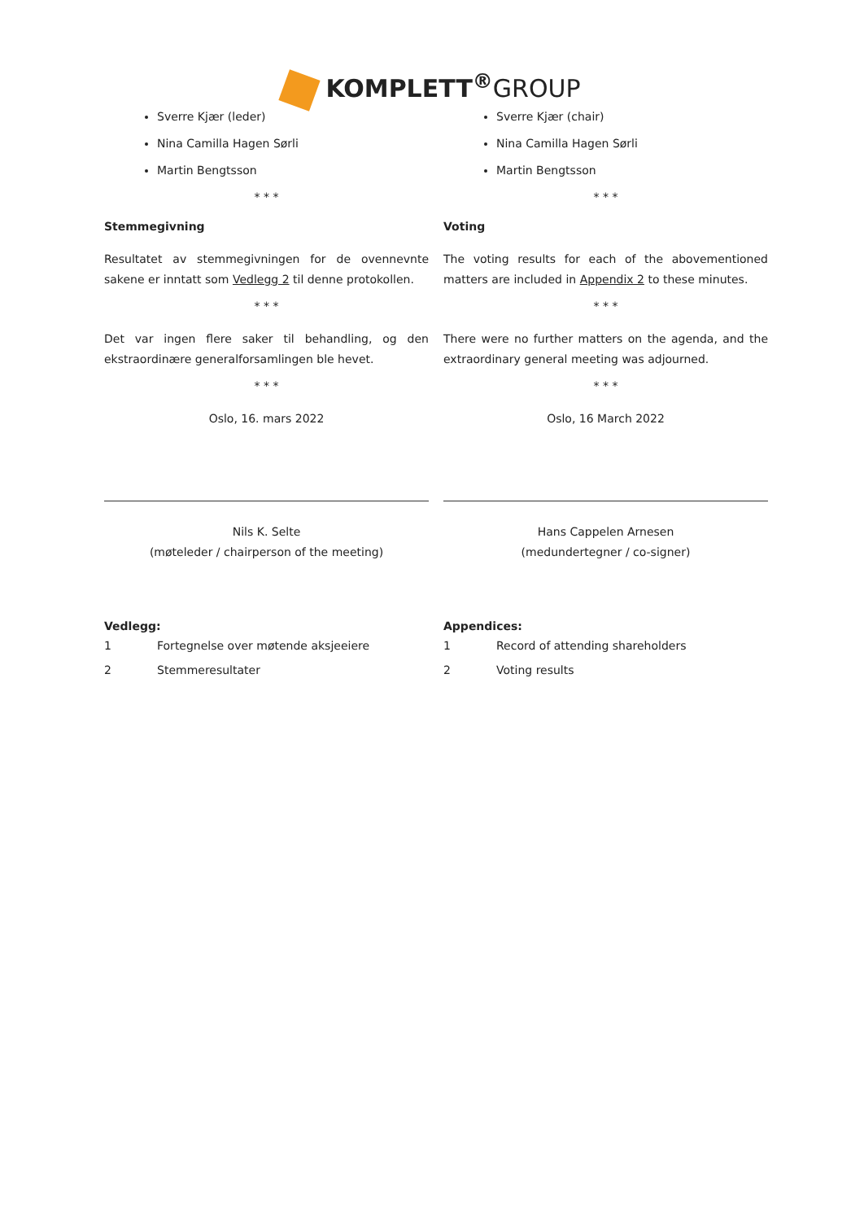KOMPLETT<sup>®</sup>GROUP
Sverre Kjær (leder)
Nina Camilla Hagen Sørli
Martin Bengtsson
* * *
Stemmegivning
Resultatet av stemmegivningen for de ovennevnte sakene er inntatt som Vedlegg 2 til denne protokollen.
* * *
Det var ingen flere saker til behandling, og den ekstraordinære generalforsamlingen ble hevet.
* * *
Oslo, 16. mars 2022
Nils K. Selte
(møteleder / chairperson of the meeting)
Vedlegg:
1 Fortegnelse over møtende aksjeeiere
2 Stemmeresultater
Sverre Kjær (chair)
Nina Camilla Hagen Sørli
Martin Bengtsson
* * *
Voting
The voting results for each of the abovementioned matters are included in Appendix 2 to these minutes.
* * *
There were no further matters on the agenda, and the extraordinary general meeting was adjourned.
* * *
Oslo, 16 March 2022
Hans Cappelen Arnesen
(medundertegner / co-signer)
Appendices:
1 Record of attending shareholders
2 Voting results